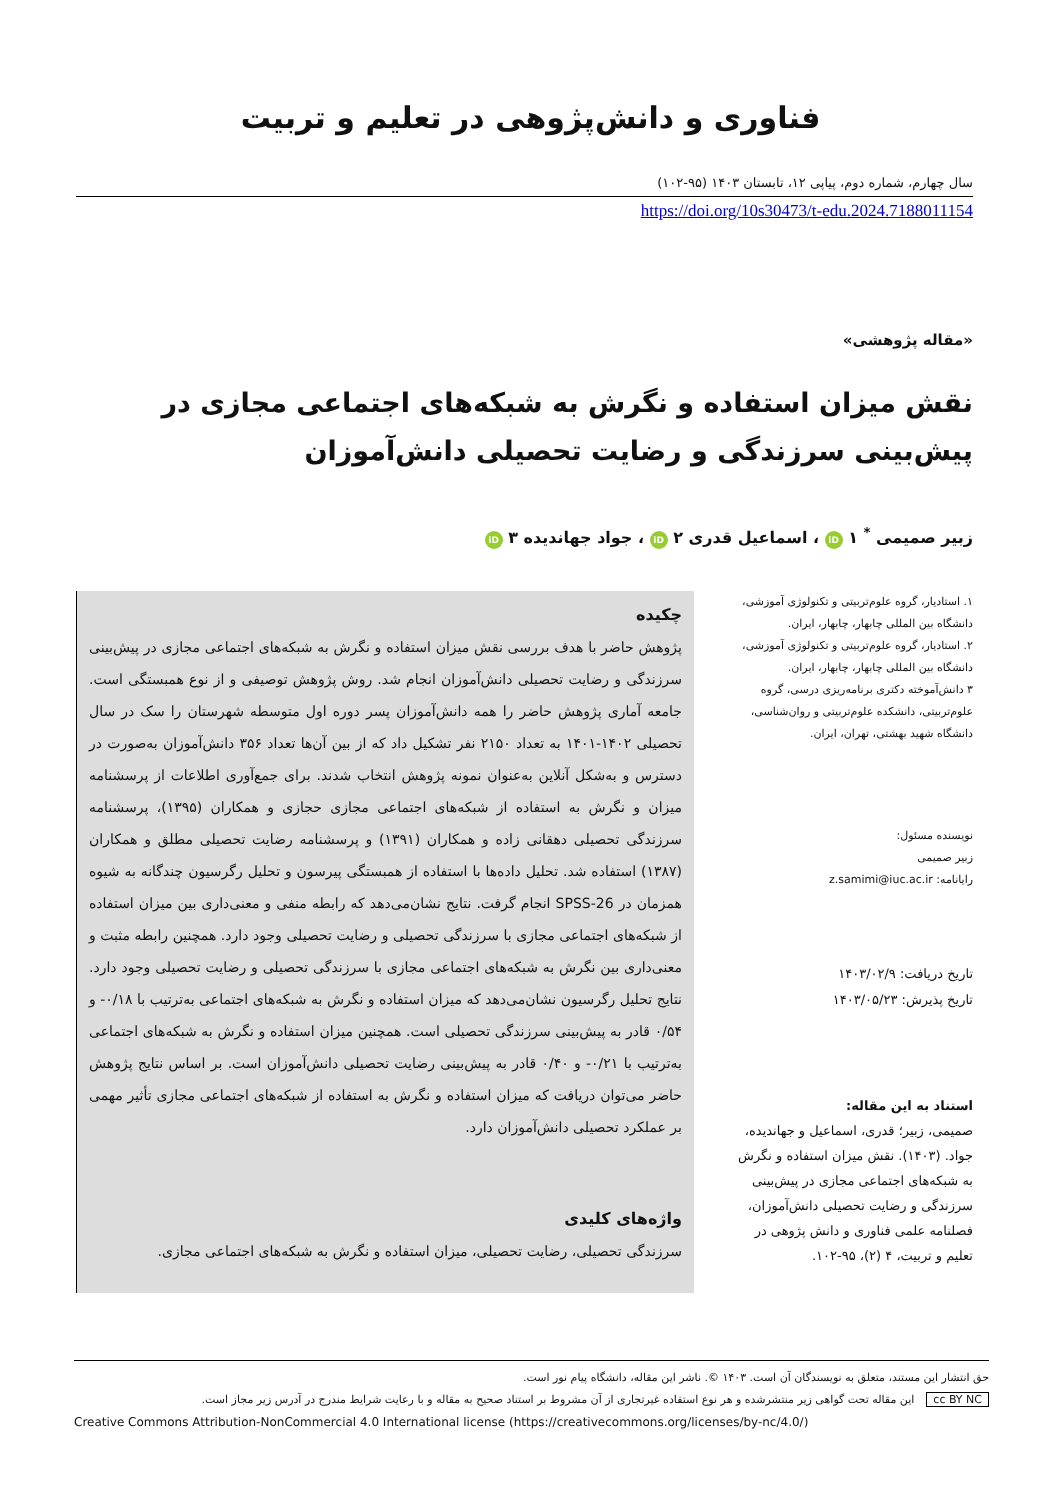فناوری و دانش‌پژوهی در تعلیم و تربیت
سال چهارم، شماره دوم، پیاپی ۱۲، تابستان ۱۴۰۳ (۹۵-۱۰۲)
https://doi.org/10s30473/t-edu.2024.7188011154
«مقاله پژوهشی»
نقش میزان استفاده و نگرش به شبکه‌های اجتماعی مجازی در پیش‌بینی سرزندگی و رضایت تحصیلی دانش‌آموزان
زبیر صمیمی <sup>*</sup> ۱ iD ، اسماعیل قدری ۲ iD ، جواد جهاندیده ۳ iD
۱. استادیار، گروه علوم‌تربیتی و تکنولوژی آموزشی، دانشگاه بین المللی چابهار، چابهار، ایران.
۲. استادیار، گروه علوم‌تربیتی و تکنولوژی آموزشی، دانشگاه بین المللی چابهار، چابهار، ایران.
۳ دانش‌آموخته دکتری برنامه‌ریزی درسی، گروه علوم‌تربیتی، دانشکده علوم‌تربیتی و روان‌شناسی، دانشگاه شهید بهشتی، تهران، ایران.
نویسنده مسئول:
زبیر صمیمی
رایانامه: z.samimi@iuc.ac.ir
تاریخ دریافت: ۱۴۰۳/۰۲/۹
تاریخ پذیرش: ۱۴۰۳/۰۵/۲۳
استناد به این مقاله:
صمیمی، زبیر؛ قدری، اسماعیل و جهاندیده، جواد. (۱۴۰۳). نقش میزان استفاده و نگرش به شبکه‌های اجتماعی مجازی در پیش‌بینی سرزندگی و رضایت تحصیلی دانش‌آموزان، فصلنامه علمی فناوری و دانش پژوهی در تعلیم و تربیت، ۴ (۲)، ۹۵-۱۰۲.
چکیده
پژوهش حاضر با هدف بررسی نقش میزان استفاده و نگرش به شبکه‌های اجتماعی مجازی در پیش‌بینی سرزندگی و رضایت تحصیلی دانش‌آموزان انجام شد. روش پژوهش توصیفی و از نوع همبستگی است. جامعه آماری پژوهش حاضر را همه دانش‌آموزان پسر دوره اول متوسطه شهرستان را سک در سال تحصیلی ۱۴۰۲-۱۴۰۱ به تعداد ۲۱۵۰ نفر تشکیل داد که از بین آن‌ها تعداد ۳۵۶ دانش‌آموزان به‌صورت در دسترس و به‌شکل آنلاین به‌عنوان نمونه پژوهش انتخاب شدند. برای جمع‌آوری اطلاعات از پرسشنامه میزان و نگرش به استفاده از شبکه‌های اجتماعی مجازی حجازی و همکاران (۱۳۹۵)، پرسشنامه سرزندگی تحصیلی دهقانی زاده و همکاران (۱۳۹۱) و پرسشنامه رضایت تحصیلی مطلق و همکاران (۱۳۸۷) استفاده شد. تحلیل داده‌ها با استفاده از همبستگی پیرسون و تحلیل رگرسیون چندگانه به شیوه همزمان در SPSS-26 انجام گرفت. نتایج نشان‌می‌دهد که رابطه منفی و معنی‌داری بین میزان استفاده از شبکه‌های اجتماعی مجازی با سرزندگی تحصیلی و رضایت تحصیلی وجود دارد. همچنین رابطه مثبت و معنی‌داری بین نگرش به شبکه‌های اجتماعی مجازی با سرزندگی تحصیلی و رضایت تحصیلی وجود دارد. نتایج تحلیل رگرسیون نشان‌می‌دهد که میزان استفاده و نگرش به شبکه‌های اجتماعی به‌ترتیب با ۰/۱۸- و ۰/۵۴ قادر به پیش‌بینی سرزندگی تحصیلی است. همچنین میزان استفاده و نگرش به شبکه‌های اجتماعی به‌ترتیب با ۰/۲۱- و ۰/۴۰ قادر به پیش‌بینی رضایت تحصیلی دانش‌آموزان است. بر اساس نتایج پژوهش حاضر می‌توان دریافت که میزان استفاده و نگرش به استفاده از شبکه‌های اجتماعی مجازی تأثیر مهمی بر عملکرد تحصیلی دانش‌آموزان دارد.
واژه‌های کلیدی
سرزندگی تحصیلی، رضایت تحصیلی، میزان استفاده و نگرش به شبکه‌های اجتماعی مجازی.
حق انتشار این مستند، متعلق به نویسندگان آن است. ۱۴۰۳ ©. ناشر این مقاله، دانشگاه پیام نور است.
cc BY NC این مقاله تحت گواهی زیر منتشرشده و هر نوع استفاده غیرتجاری از آن مشروط بر استناد صحیح به مقاله و با رعایت شرایط مندرج در آدرس زیر مجاز است.
Creative Commons Attribution-NonCommercial 4.0 International license (https://creativecommons.org/licenses/by-nc/4.0/)